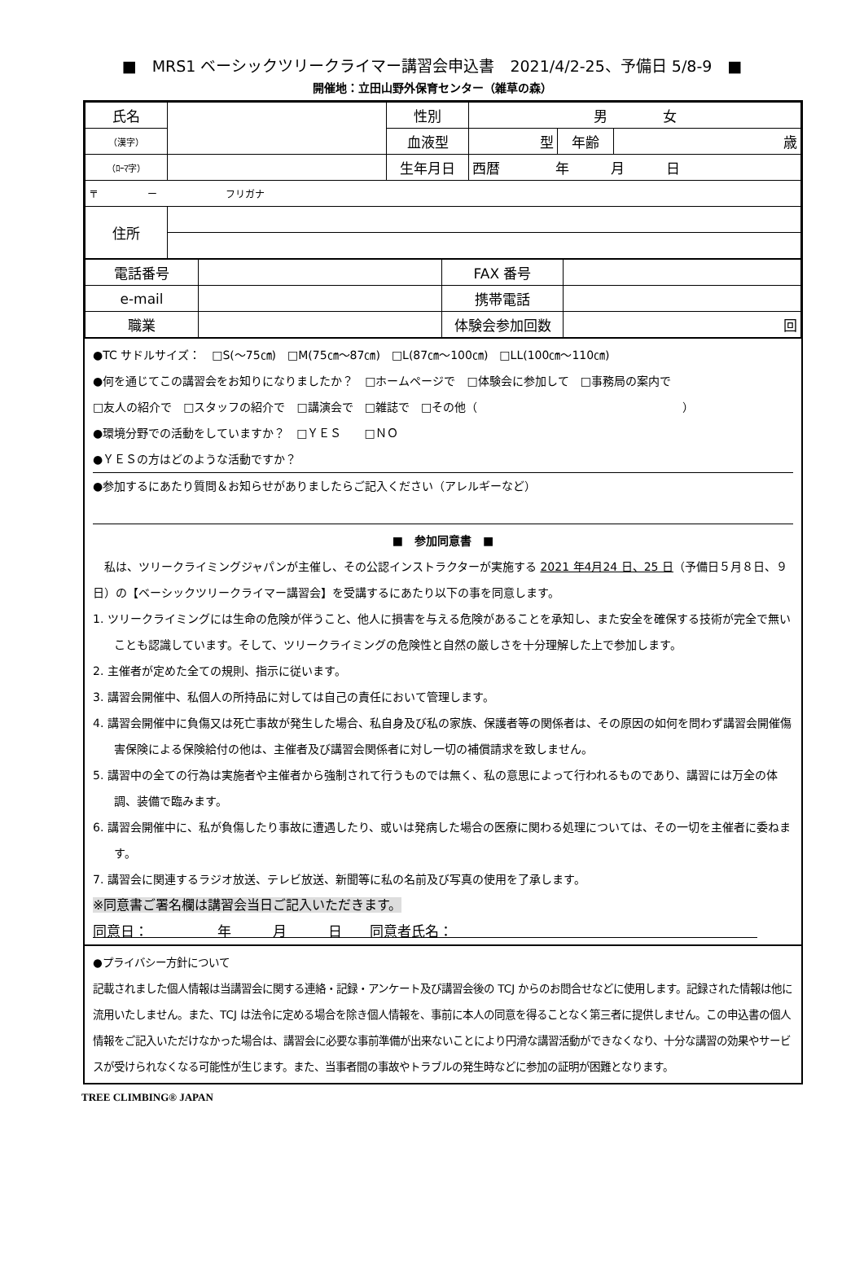■　MRS1 ベーシックツリークライマー講習会申込書　2021/4/2-25、予備日 5/8-9　■
開催地：立田山野外保育センター（雑草の森）
| 氏名 | | 性別 | 男 女 | | |
| （漢字） | | 血液型 | 型 | 年齢 | 歳 |
| （ﾛｰﾏ字） | | 生年月日 | 西暦 年 月 日 | | |
| 〒 ー フリガナ | | | | | |
| 住所 | | | | | |
| 電話番号 | | FAX 番号 | |
| e-mail | | 携帯電話 | |
| 職業 | | 体験会参加回数 | 回 |
●TC サドルサイズ：　□S(～75㎝)　□M(75㎝～87㎝)　□L(87㎝～100㎝)　□LL(100㎝～110㎝)
●何を通じてこの講習会をお知りになりましたか？　□ホームページで　□体験会に参加して　□事務局の案内で
□友人の紹介で　□スタッフの紹介で　□講演会で　□雑誌で　□その他（　　　　　　　　　　　　　　　　　　）
●環境分野での活動をしていますか？　□ＹＥＳ　　□ＮＯ
●ＹＥＳの方はどのような活動ですか？
●参加するにあたり質問＆お知らせがありましたらご記入ください（アレルギーなど）
■　参加同意書　■
　私は、ツリークライミングジャパンが主催し、その公認インストラクターが実施する 2021 年4月24 日、25 日（予備日５月８日、９日）の【ベーシックツリークライマー講習会】を受講するにあたり以下の事を同意します。
1. ツリークライミングには生命の危険が伴うこと、他人に損害を与える危険があることを承知し、また安全を確保する技術が完全で無いことも認識しています。そして、ツリークライミングの危険性と自然の厳しさを十分理解した上で参加します。
2. 主催者が定めた全ての規則、指示に従います。
3. 講習会開催中、私個人の所持品に対しては自己の責任において管理します。
4. 講習会開催中に負傷又は死亡事故が発生した場合、私自身及び私の家族、保護者等の関係者は、その原因の如何を問わず講習会開催傷害保険による保険給付の他は、主催者及び講習会関係者に対し一切の補償請求を致しません。
5. 講習中の全ての行為は実施者や主催者から強制されて行うものでは無く、私の意思によって行われるものであり、講習には万全の体調、装備で臨みます。
6. 講習会開催中に、私が負傷したり事故に遭遇したり、或いは発病した場合の医療に関わる処理については、その一切を主催者に委ねます。
7. 講習会に関連するラジオ放送、テレビ放送、新聞等に私の名前及び写真の使用を了承します。
※同意書ご署名欄は講習会当日ご記入いただきます。
同意日：　　　　　年　　　月　　　日　　同意者氏名：　　　　　　　　　　　　　　　　　　　　　　
●プライバシー方針について
記載されました個人情報は当講習会に関する連絡・記録・アンケート及び講習会後の TCJ からのお問合せなどに使用します。記録された情報は他に流用いたしません。また、TCJ は法令に定める場合を除き個人情報を、事前に本人の同意を得ることなく第三者に提供しません。この申込書の個人情報をご記入いただけなかった場合は、講習会に必要な事前準備が出来ないことにより円滑な講習活動ができなくなり、十分な講習の効果やサービスが受けられなくなる可能性が生じます。また、当事者間の事故やトラブルの発生時などに参加の証明が困難となります。
TREE CLIMBING® JAPAN